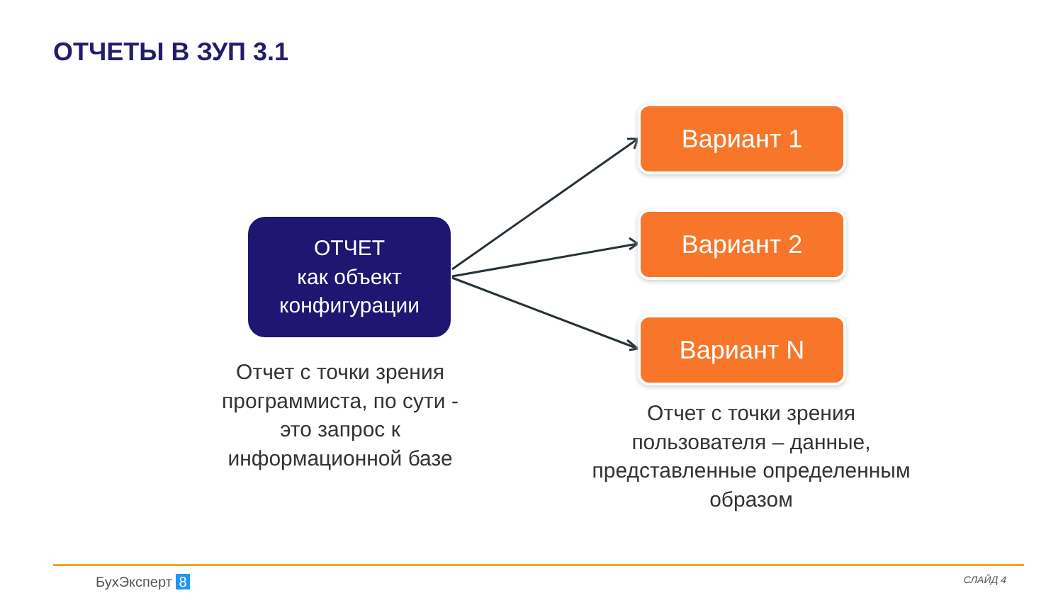ОТЧЕТЫ В ЗУП 3.1
ОТЧЕТ
как объект
конфигурации
Вариант 1
Вариант 2
Вариант N
Отчет с точки зрения программиста, по сути - это запрос к информационной базе
Отчет с точки зрения пользователя – данные, представленные определенным образом
БухЭксперт 8 СЛАЙД 4